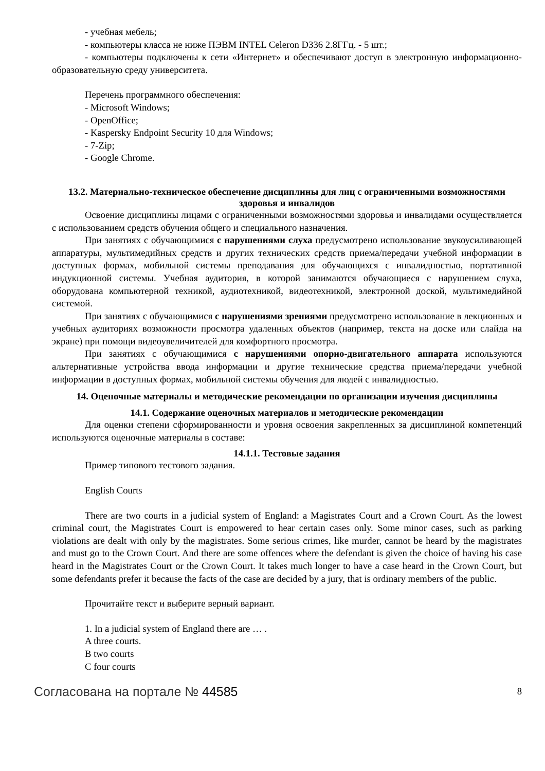- учебная мебель;
- компьютеры класса не ниже ПЭВМ INTEL Celeron D336 2.8ГГц. - 5 шт.;
- компьютеры подключены к сети «Интернет» и обеспечивают доступ в электронную информационно-образовательную среду университета.
Перечень программного обеспечения:
- Microsoft Windows;
- OpenOffice;
- Kaspersky Endpoint Security 10 для Windows;
- 7-Zip;
- Google Chrome.
13.2. Материально-техническое обеспечение дисциплины для лиц с ограниченными возможностями здоровья и инвалидов
Освоение дисциплины лицами с ограниченными возможностями здоровья и инвалидами осуществляется с использованием средств обучения общего и специального назначения.
При занятиях с обучающимися с нарушениями слуха предусмотрено использование звукоусиливающей аппаратуры, мультимедийных средств и других технических средств приема/передачи учебной информации в доступных формах, мобильной системы преподавания для обучающихся с инвалидностью, портативной индукционной системы. Учебная аудитория, в которой занимаются обучающиеся с нарушением слуха, оборудована компьютерной техникой, аудиотехникой, видеотехникой, электронной доской, мультимедийной системой.
При занятиях с обучающимися с нарушениями зрениями предусмотрено использование в лекционных и учебных аудиториях возможности просмотра удаленных объектов (например, текста на доске или слайда на экране) при помощи видеоувеличителей для комфортного просмотра.
При занятиях с обучающимися с нарушениями опорно-двигательного аппарата используются альтернативные устройства ввода информации и другие технические средства приема/передачи учебной информации в доступных формах, мобильной системы обучения для людей с инвалидностью.
14. Оценочные материалы и методические рекомендации по организации изучения дисциплины
14.1. Содержание оценочных материалов и методические рекомендации
Для оценки степени сформированности и уровня освоения закрепленных за дисциплиной компетенций используются оценочные материалы в составе:
14.1.1. Тестовые задания
Пример типового тестового задания.
English Courts
There are two courts in a judicial system of England: a Magistrates Court and a Crown Court. As the lowest criminal court, the Magistrates Court is empowered to hear certain cases only. Some minor cases, such as parking violations are dealt with only by the magistrates. Some serious crimes, like murder, cannot be heard by the magistrates and must go to the Crown Court. And there are some offences where the defendant is given the choice of having his case heard in the Magistrates Court or the Crown Court. It takes much longer to have a case heard in the Crown Court, but some defendants prefer it because the facts of the case are decided by a jury, that is ordinary members of the public.
Прочитайте текст и выберите верный вариант.
1. In a judicial system of England there are … .
A three courts.
B two courts
C four courts
Согласована на портале № 44585 8